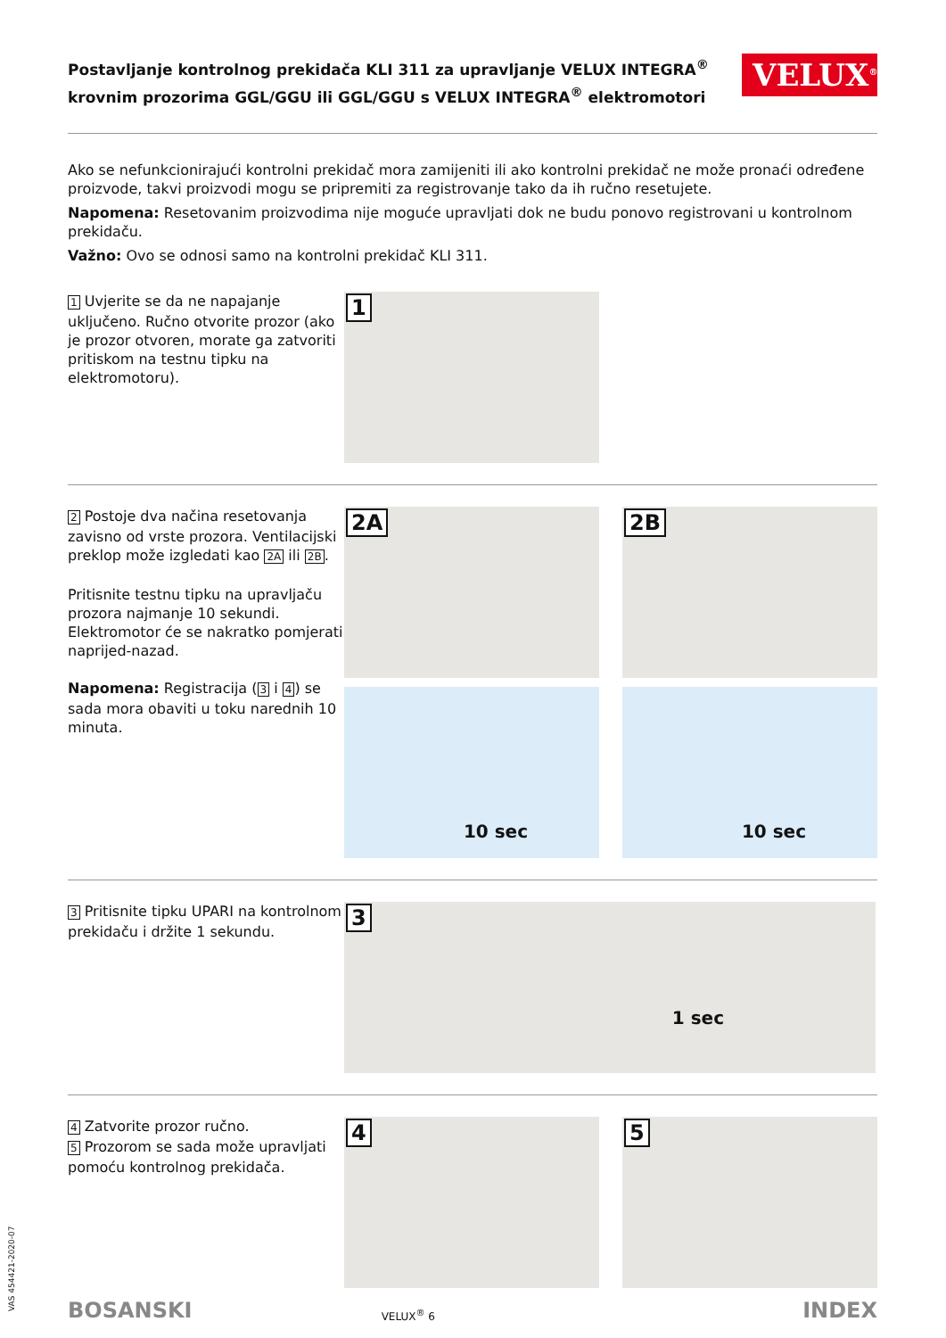Postavljanje kontrolnog prekidača KLI 311 za upravljanje VELUX INTEGRA<sup>®</sup>
krovnim prozorima GGL/GGU ili GGL/GGU s VELUX INTEGRA<sup>®</sup> elektromotori
VELUX<sup>®</sup>
Ako se nefunkcionirajući kontrolni prekidač mora zamijeniti ili ako kontrolni prekidač ne može pronaći određene proizvode, takvi proizvodi mogu se pripremiti za registrovanje tako da ih ručno resetujete.
Napomena: Resetovanim proizvodima nije moguće upravljati dok ne budu ponovo registrovani u kontrolnom prekidaču.
Važno: Ovo se odnosi samo na kontrolni prekidač KLI 311.
1 Uvjerite se da ne napajanje uključeno. Ručno otvorite prozor (ako je prozor otvoren, morate ga zatvoriti pritiskom na testnu tipku na elektromotoru).
1
2 Postoje dva načina resetovanja zavisno od vrste prozora. Ventilacijski preklop može izgledati kao 2A ili 2B.
Pritisnite testnu tipku na upravljaču prozora najmanje 10 sekundi. Elektromotor će se nakratko pomjerati naprijed-nazad.
Napomena: Registracija (3 i 4) se sada mora obaviti u toku narednih 10 minuta.
2A
2B
10 sec
10 sec
3 Pritisnite tipku UPARI na kontrolnom prekidaču i držite 1 sekundu.
3
1 sec
4 Zatvorite prozor ručno.
5 Prozorom se sada može upravljati pomoću kontrolnog prekidača.
4
5
BOSANSKI VELUX<sup>®</sup> 6 INDEX
VAS 454421-2020-07